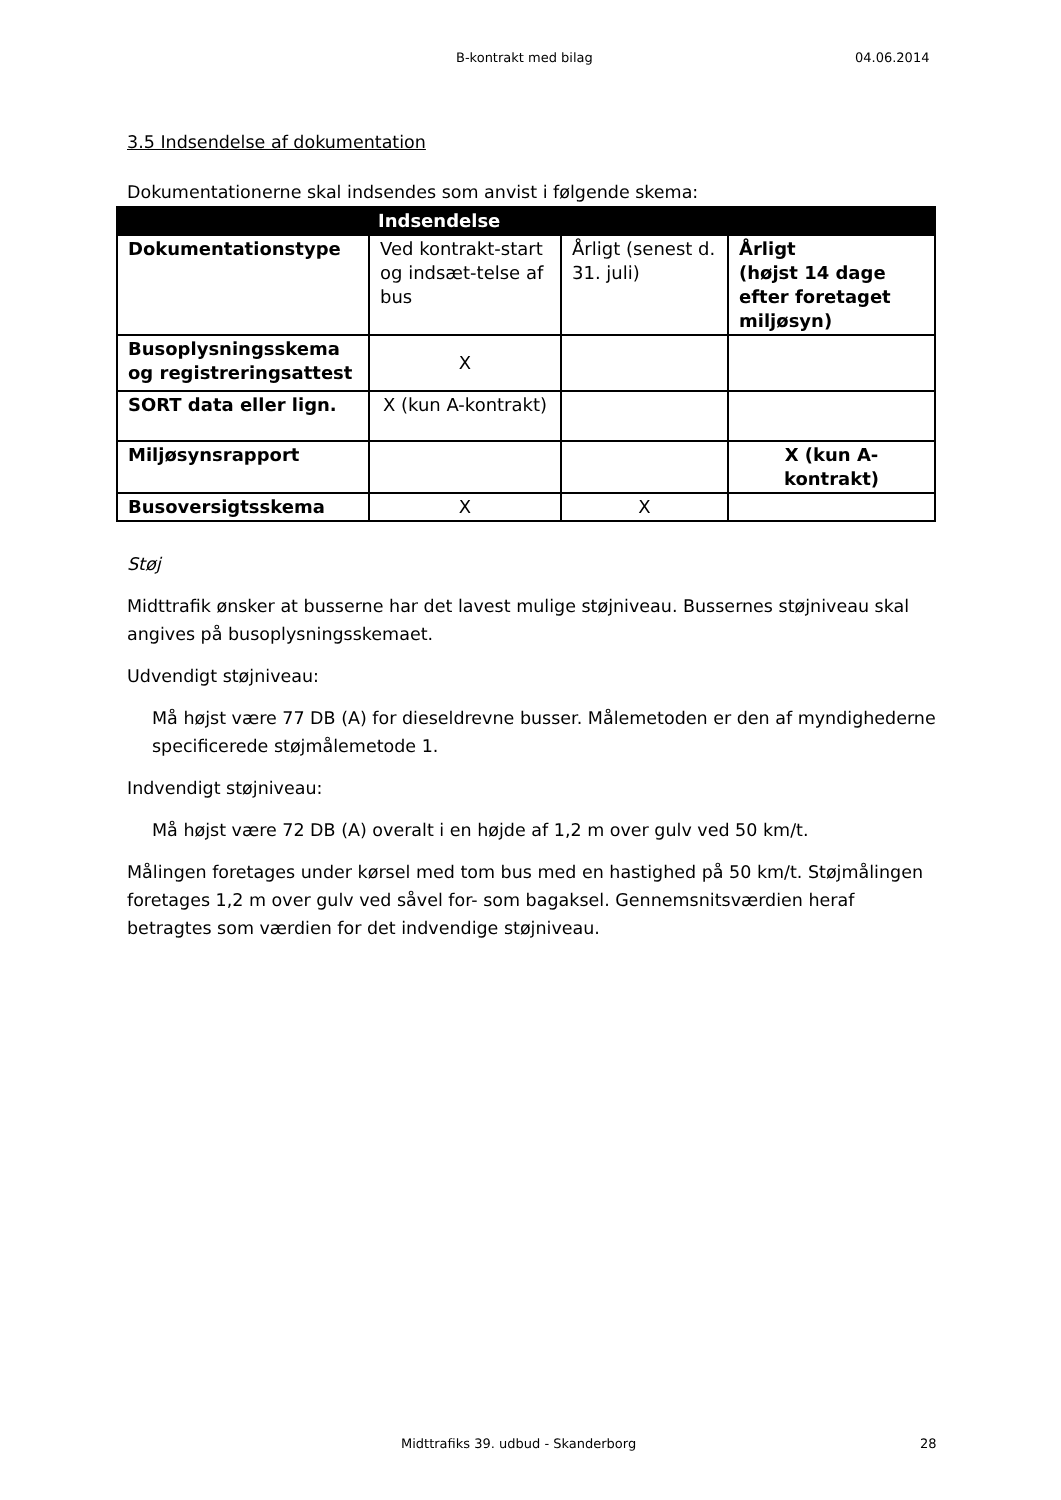B-kontrakt med bilag 04.06.2014
3.5 Indsendelse af dokumentation
Dokumentationerne skal indsendes som anvist i følgende skema:
| Indsendelse | | | |
| --- | --- | --- | --- |
| Dokumentationstype | Ved kontrakt-start og indsæt-telse af bus | Årligt (senest d. 31. juli) | Årligt (højst 14 dage efter foretaget miljøsyn) |
| Busoplysningsskema og registreringsattest | X | | |
| SORT data eller lign. | X (kun A-kontrakt) | | |
| Miljøsynsrapport | | | X (kun A-kontrakt) |
| Busoversigtsskema | X | X | |
Støj
Midttrafik ønsker at busserne har det lavest mulige støjniveau. Bussernes støjniveau skal angives på busoplysningsskemaet.
Udvendigt støjniveau:
Må højst være 77 DB (A) for dieseldrevne busser. Målemetoden er den af myndighederne specificerede støjmålemetode 1.
Indvendigt støjniveau:
Må højst være 72 DB (A) overalt i en højde af 1,2 m over gulv ved 50 km/t.
Målingen foretages under kørsel med tom bus med en hastighed på 50 km/t. Støjmålingen foretages 1,2 m over gulv ved såvel for- som bagaksel. Gennemsnitsværdien heraf betragtes som værdien for det indvendige støjniveau.
Midttrafiks 39. udbud - Skanderborg 28